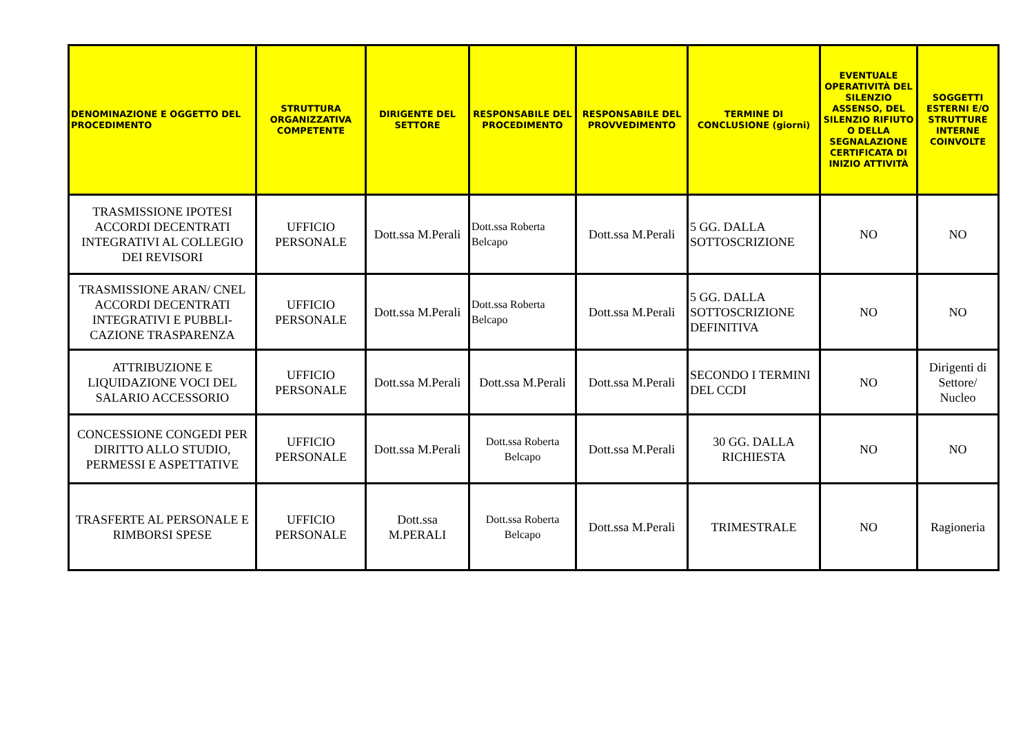| DENOMINAZIONE E OGGETTO DEL PROCEDIMENTO | STRUTTURA ORGANIZZATIVA COMPETENTE | DIRIGENTE DEL SETTORE | RESPONSABILE DEL PROCEDIMENTO | RESPONSABILE DEL PROVVEDIMENTO | TERMINE DI CONCLUSIONE (giorni) | EVENTUALE OPERATIVITÀ DEL SILENZIO ASSENSO, DEL SILENZIO RIFIUTO O DELLA SEGNALAZIONE CERTIFICATA DI INIZIO ATTIVITÀ | SOGGETTI ESTERNI E/O STRUTTURE INTERNE COINVOLTE |
| --- | --- | --- | --- | --- | --- | --- | --- |
| TRASMISSIONE IPOTESI ACCORDI DECENTRATI INTEGRATIVI AL COLLEGIO DEI REVISORI | UFFICIO PERSONALE | Dott.ssa M.Perali | Dott.ssa Roberta Belcapo | Dott.ssa M.Perali | 5 GG. DALLA SOTTOSCRIZIONE | NO | NO |
| TRASMISSIONE ARAN/ CNEL ACCORDI DECENTRATI INTEGRATIVI E PUBBLI-CAZIONE TRASPARENZA | UFFICIO PERSONALE | Dott.ssa M.Perali | Dott.ssa Roberta Belcapo | Dott.ssa M.Perali | 5 GG. DALLA SOTTOSCRIZIONE DEFINITIVA | NO | NO |
| ATTRIBUZIONE E LIQUIDAZIONE VOCI DEL SALARIO ACCESSORIO | UFFICIO PERSONALE | Dott.ssa M.Perali | Dott.ssa M.Perali | Dott.ssa M.Perali | SECONDO I TERMINI DEL CCDI | NO | Dirigenti di Settore/ Nucleo |
| CONCESSIONE CONGEDI PER DIRITTO ALLO STUDIO, PERMESSI E ASPETTATIVE | UFFICIO PERSONALE | Dott.ssa M.Perali | Dott.ssa Roberta Belcapo | Dott.ssa M.Perali | 30 GG. DALLA RICHIESTA | NO | NO |
| TRASFERTE AL PERSONALE E RIMBORSI SPESE | UFFICIO PERSONALE | Dott.ssa M.PERALI | Dott.ssa Roberta Belcapo | Dott.ssa M.Perali | TRIMESTRALE | NO | Ragioneria |